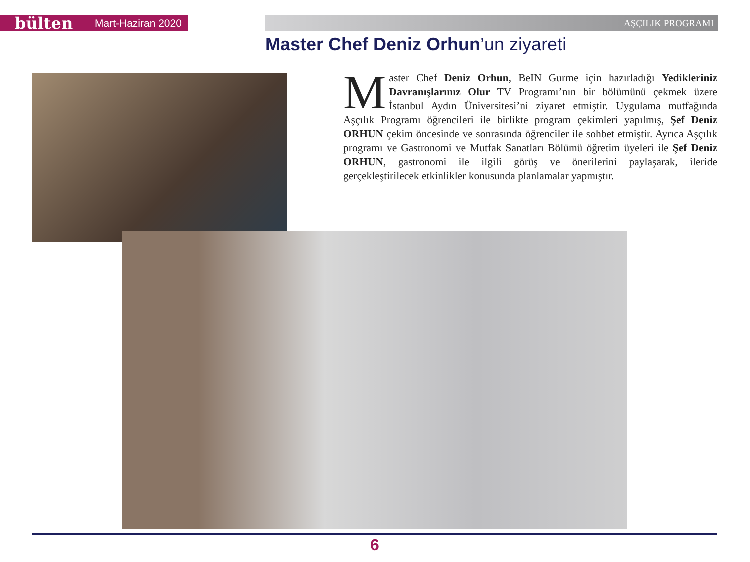bülten Mart-Haziran 2020 AŞÇILIK PROGRAMI
Master Chef Deniz Orhun’un ziyareti
Master Chef Deniz Orhun, BeIN Gurme için hazırladığı Yedikleriniz Davranışlarınız Olur TV Programı’nın bir bölümünü çekmek üzere İstanbul Aydın Üniversitesi’ni ziyaret etmiştir. Uygulama mutfağında Aşçılık Programı öğrencileri ile birlikte program çekimleri yapılmış, Şef Deniz ORHUN çekim öncesinde ve sonrasında öğrenciler ile sohbet etmiştir. Ayrıca Aşçılık programı ve Gastronomi ve Mutfak Sanatları Bölümü öğretim üyeleri ile Şef Deniz ORHUN, gastronomi ile ilgili görüş ve önerilerini paylaşarak, ileride gerçekleştirilecek etkinlikler konusunda planlamalar yapmıştır.
6